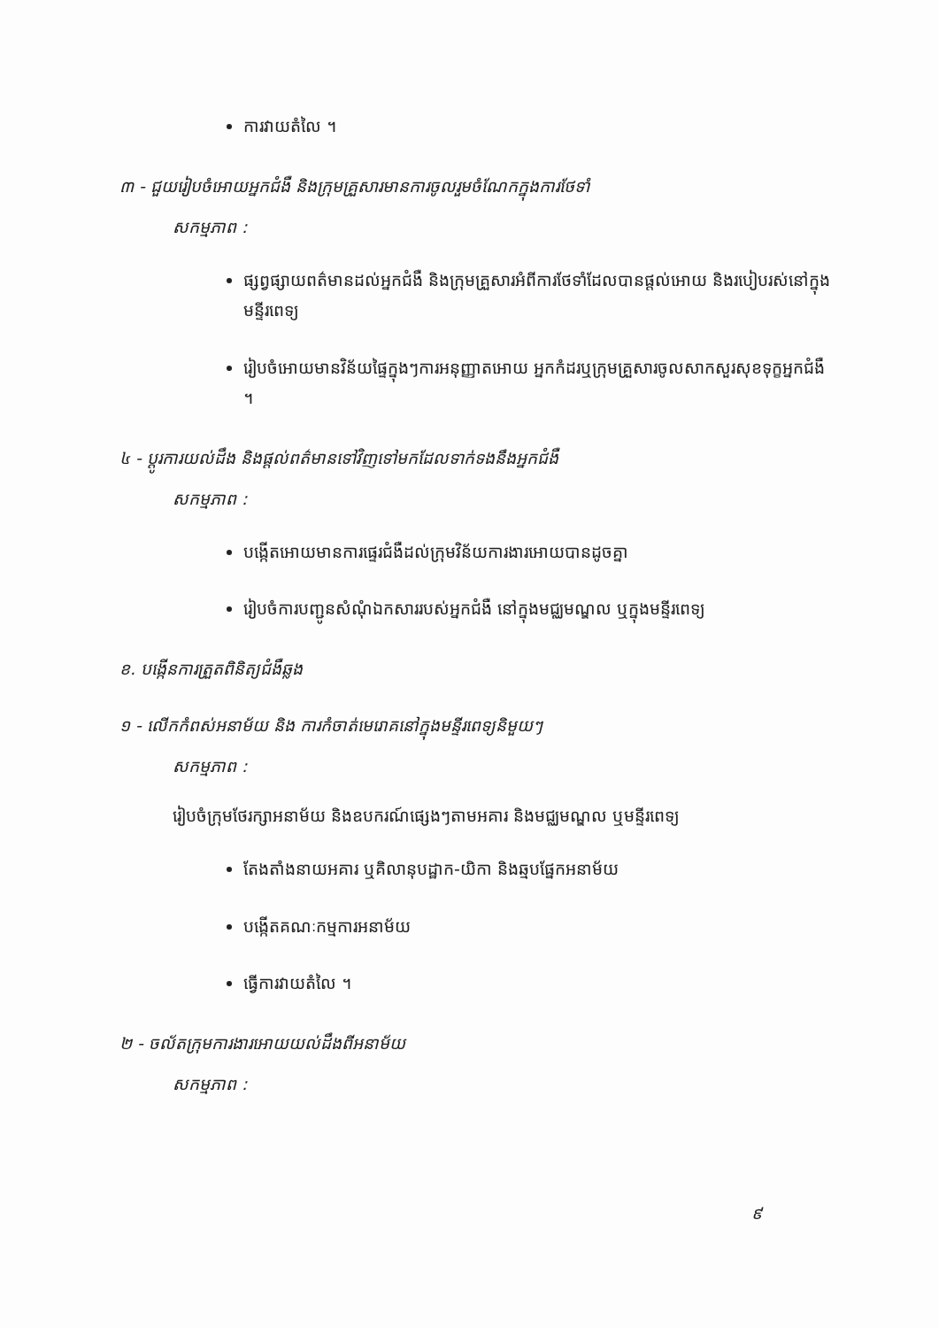ការវាយតំលៃ ។
៣ - ជួយរៀបចំអោយអ្នកជំងឺ និងក្រុមគ្រួសារមានការចូលរួមចំណែកក្នុងការថែទាំ
សកម្មភាព :
ផ្សព្វផ្សាយពត៌មានដល់អ្នកជំងឺ និងក្រុមគ្រួសារអំពីការថែទាំដែលបានផ្តល់អោយ និងរបៀបរស់នៅក្នុងមន្ទីរពេទ្យ
រៀបចំអោយមានវិន័យផ្ទៃក្នុងៗការអនុញ្ញាតអោយ អ្នកកំដរឬក្រុមគ្រួសារចូលសាកសួរសុខទុក្ខអ្នកជំងឺ ។
៤ - ប្តូរការយល់ដឹង និងផ្តល់ពត៌មានទៅវិញទៅមកដែលទាក់ទងនឹងអ្នកជំងឺ
សកម្មភាព :
បង្កើតអោយមានការផ្ទេរជំងឺដល់ក្រុមវិន័យការងារអោយបានដូចគ្នា
រៀបចំការបញ្ជូនសំណុំឯកសាររបស់អ្នកជំងឺ នៅក្នុងមជ្ឈមណ្ឌល ឬក្នុងមន្ទីរពេទ្យ
ខ. បង្កើនការត្រួតពិនិត្យជំងឺឆ្លង
១ - លើកកំពស់អនាម័យ និង ការកំចាត់មេរោគនៅក្នុងមន្ទីរពេទ្យនិមួយៗ
សកម្មភាព :
រៀបចំក្រុមថែរក្សាអនាម័យ និងឧបករណ៍ផ្សេងៗតាមអគារ និងមជ្ឈមណ្ឌល ឬមន្ទីរពេទ្យ
តែងតាំងនាយអគារ ឬគិលានុបដ្ឋាក-យិកា និងឆ្មបផ្នែកអនាម័យ
បង្កើតគណៈកម្មការអនាម័យ
ធ្វើការវាយតំលៃ ។
២ - ចល័តក្រុមការងារអោយយល់ដឹងពីអនាម័យ
សកម្មភាព :
៩